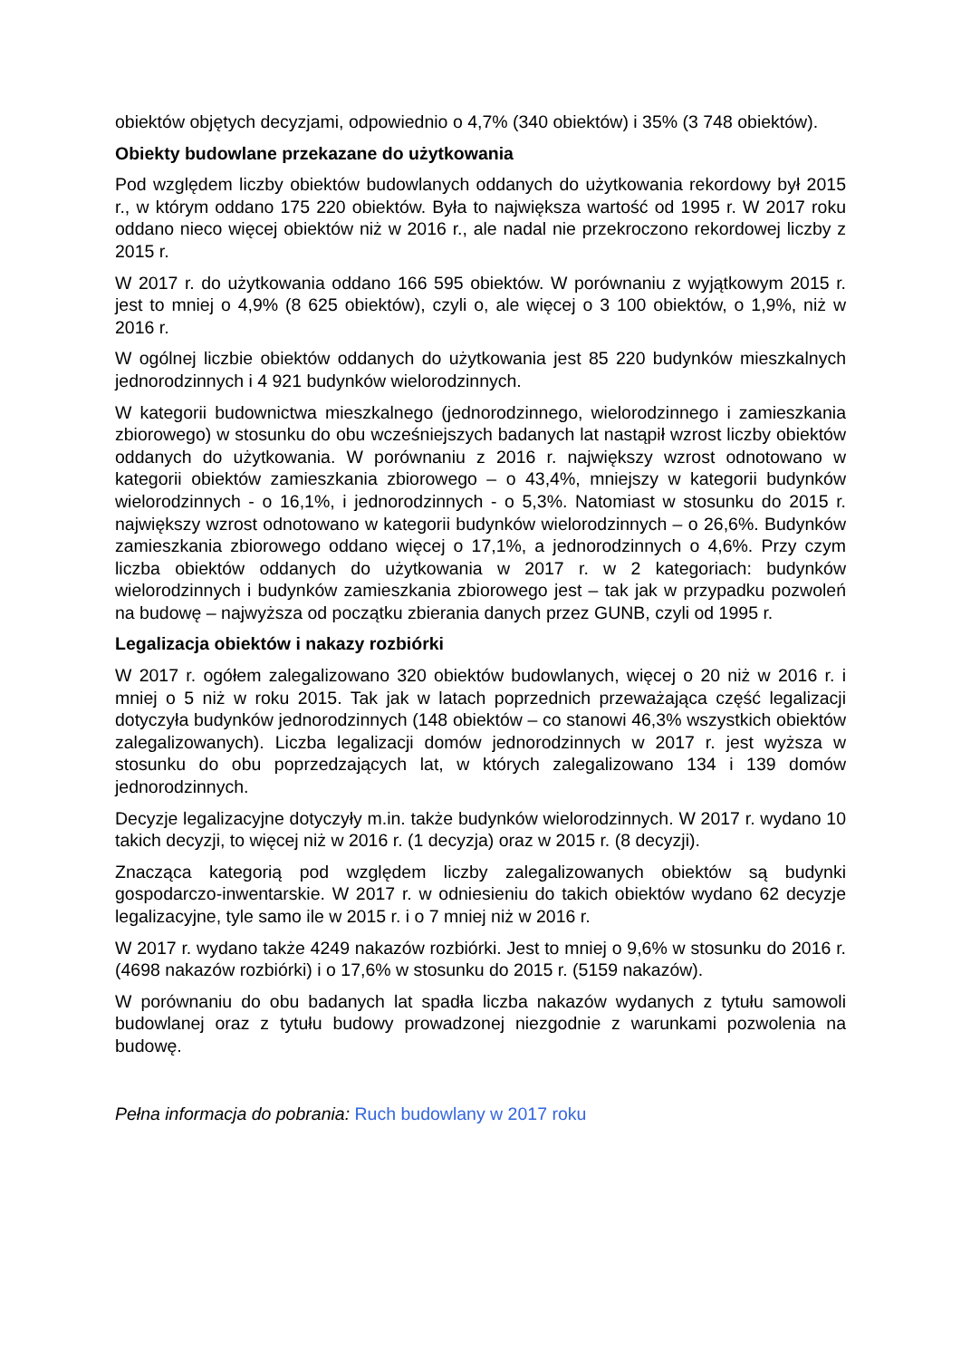obiektów objętych decyzjami, odpowiednio o 4,7% (340 obiektów) i 35% (3 748 obiektów).
Obiekty budowlane przekazane do użytkowania
Pod względem liczby obiektów budowlanych oddanych do użytkowania rekordowy był 2015 r., w którym oddano 175 220 obiektów. Była to największa wartość od 1995 r. W 2017 roku oddano nieco więcej obiektów niż w 2016 r., ale nadal nie przekroczono rekordowej liczby z 2015 r.
W 2017 r. do użytkowania oddano 166 595 obiektów. W porównaniu z wyjątkowym 2015 r. jest to mniej o 4,9% (8 625 obiektów), czyli o, ale więcej o 3 100 obiektów, o 1,9%, niż w 2016 r.
W ogólnej liczbie obiektów oddanych do użytkowania jest 85 220 budynków mieszkalnych jednorodzinnych i 4 921 budynków wielorodzinnych.
W kategorii budownictwa mieszkalnego (jednorodzinnego, wielorodzinnego i zamieszkania zbiorowego) w stosunku do obu wcześniejszych badanych lat nastąpił wzrost liczby obiektów oddanych do użytkowania. W porównaniu z 2016 r. największy wzrost odnotowano w kategorii obiektów zamieszkania zbiorowego – o 43,4%, mniejszy w kategorii budynków wielorodzinnych - o 16,1%, i jednorodzinnych - o 5,3%. Natomiast w stosunku do 2015 r. największy wzrost odnotowano w kategorii budynków wielorodzinnych – o 26,6%. Budynków zamieszkania zbiorowego oddano więcej o 17,1%, a jednorodzinnych o 4,6%. Przy czym liczba obiektów oddanych do użytkowania w 2017 r. w 2 kategoriach: budynków wielorodzinnych i budynków zamieszkania zbiorowego jest – tak jak w przypadku pozwoleń na budowę – najwyższa od początku zbierania danych przez GUNB, czyli od 1995 r.
Legalizacja obiektów i nakazy rozbiórki
W 2017 r. ogółem zalegalizowano 320 obiektów budowlanych, więcej o 20 niż w 2016 r. i mniej o 5 niż w roku 2015. Tak jak w latach poprzednich przeważająca część legalizacji dotyczyła budynków jednorodzinnych (148 obiektów – co stanowi 46,3% wszystkich obiektów zalegalizowanych). Liczba legalizacji domów jednorodzinnych w 2017 r. jest wyższa w stosunku do obu poprzedzających lat, w których zalegalizowano 134 i 139 domów jednorodzinnych.
Decyzje legalizacyjne dotyczyły m.in. także budynków wielorodzinnych. W 2017 r. wydano 10 takich decyzji, to więcej niż w 2016 r. (1 decyzja) oraz w 2015 r. (8 decyzji).
Znacząca kategorią pod względem liczby zalegalizowanych obiektów są budynki gospodarczo-inwentarskie. W 2017 r. w odniesieniu do takich obiektów wydano 62 decyzje legalizacyjne, tyle samo ile w 2015 r. i o 7 mniej niż w 2016 r.
W 2017 r. wydano także 4249 nakazów rozbiórki. Jest to mniej o 9,6% w stosunku do 2016 r. (4698 nakazów rozbiórki) i o 17,6% w stosunku do 2015 r. (5159 nakazów).
W porównaniu do obu badanych lat spadła liczba nakazów wydanych z tytułu samowoli budowlanej oraz z tytułu budowy prowadzonej niezgodnie z warunkami pozwolenia na budowę.
Pełna informacja do pobrania: Ruch budowlany w 2017 roku